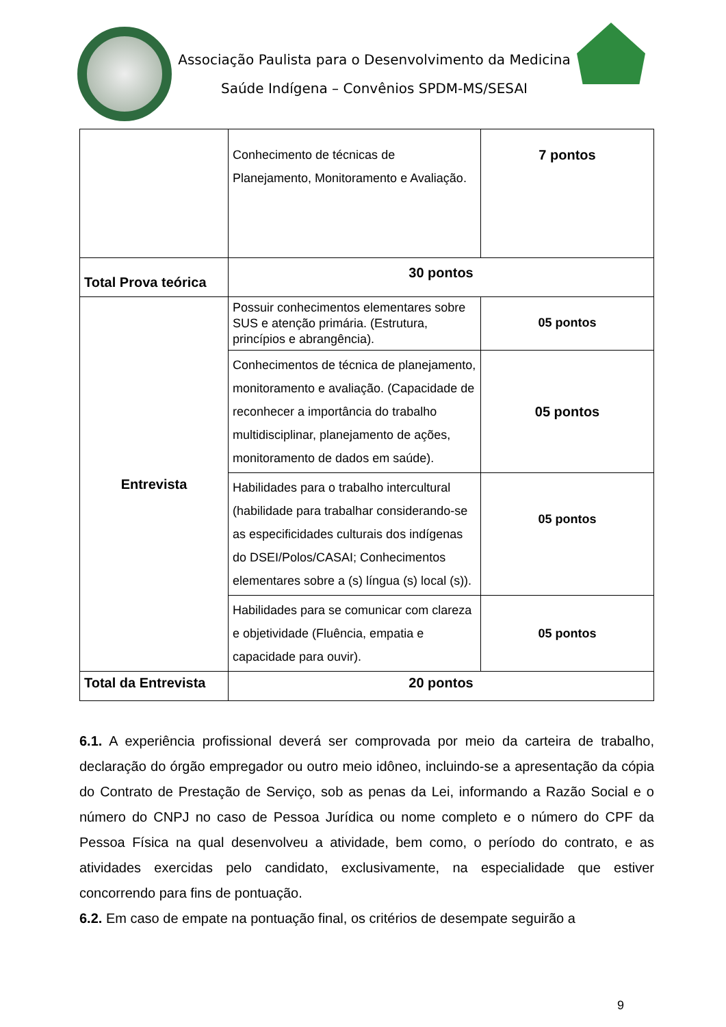Associação Paulista para o Desenvolvimento da Medicina
Saúde Indígena – Convênios SPDM-MS/SESAI
| | Conhecimento de técnicas de Planejamento, Monitoramento e Avaliação. | 7 pontos |
| Total Prova teórica | 30 pontos | |
| Entrevista | Possuir conhecimentos elementares sobre SUS e atenção primária. (Estrutura, princípios e abrangência). | 05 pontos |
| | Conhecimentos de técnica de planejamento, monitoramento e avaliação. (Capacidade de reconhecer a importância do trabalho multidisciplinar, planejamento de ações, monitoramento de dados em saúde). | 05 pontos |
| | Habilidades para o trabalho intercultural (habilidade para trabalhar considerando-se as especificidades culturais dos indígenas do DSEI/Polos/CASAI; Conhecimentos elementares sobre a (s) língua (s) local (s)). | 05 pontos |
| | Habilidades para se comunicar com clareza e objetividade (Fluência, empatia e capacidade para ouvir). | 05 pontos |
| Total da Entrevista | 20 pontos | |
6.1. A experiência profissional deverá ser comprovada por meio da carteira de trabalho, declaração do órgão empregador ou outro meio idôneo, incluindo-se a apresentação da cópia do Contrato de Prestação de Serviço, sob as penas da Lei, informando a Razão Social e o número do CNPJ no caso de Pessoa Jurídica ou nome completo e o número do CPF da Pessoa Física na qual desenvolveu a atividade, bem como, o período do contrato, e as atividades exercidas pelo candidato, exclusivamente, na especialidade que estiver concorrendo para fins de pontuação.
6.2. Em caso de empate na pontuação final, os critérios de desempate seguirão a
9